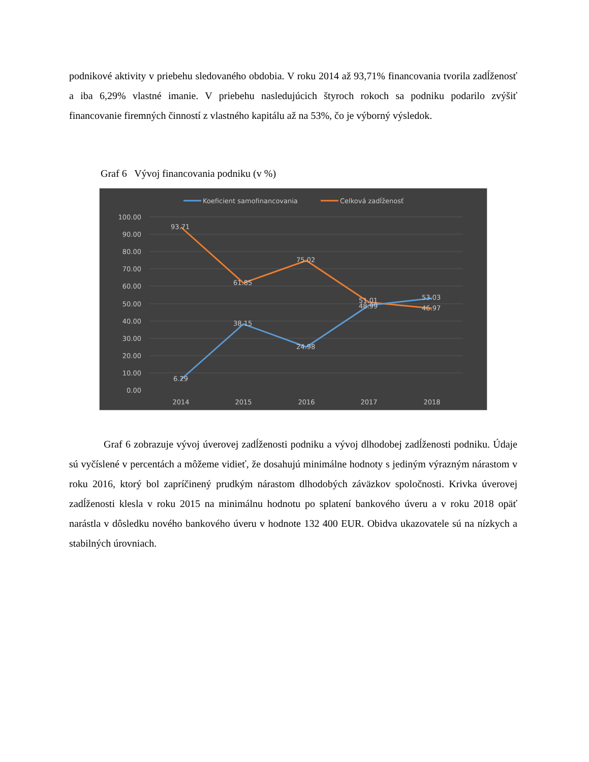podnikové aktivity v priebehu sledovaného obdobia. V roku 2014 až 93,71% financovania tvorila zadĺženosť a iba 6,29% vlastné imanie. V priebehu nasledujúcich štyroch rokoch sa podniku podarilo zvýšiť financovanie firemných činností z vlastného kapitálu až na 53%, čo je výborný výsledok.
Graf 6 Vývoj financovania podniku (v %)
Koeficient samofinancovania
Celková zadĺženosť
100.00
90.00
80.00
70.00
60.00
50.00
40.00
30.00
20.00
10.00
0.00
93.71
61.85
75.02
51.01
46.97
6.29
38.15
24.98
48.99
53.03
2014
2015
2016
2017
2018
Graf 6 zobrazuje vývoj úverovej zadĺženosti podniku a vývoj dlhodobej zadĺženosti podniku. Údaje sú vyčíslené v percentách a môžeme vidieť, že dosahujú minimálne hodnoty s jediným výrazným nárastom v roku 2016, ktorý bol zapríčinený prudkým nárastom dlhodobých záväzkov spoločnosti. Krivka úverovej zadĺženosti klesla v roku 2015 na minimálnu hodnotu po splatení bankového úveru a v roku 2018 opäť narástla v dôsledku nového bankového úveru v hodnote 132 400 EUR. Obidva ukazovatele sú na nízkych a stabilných úrovniach.